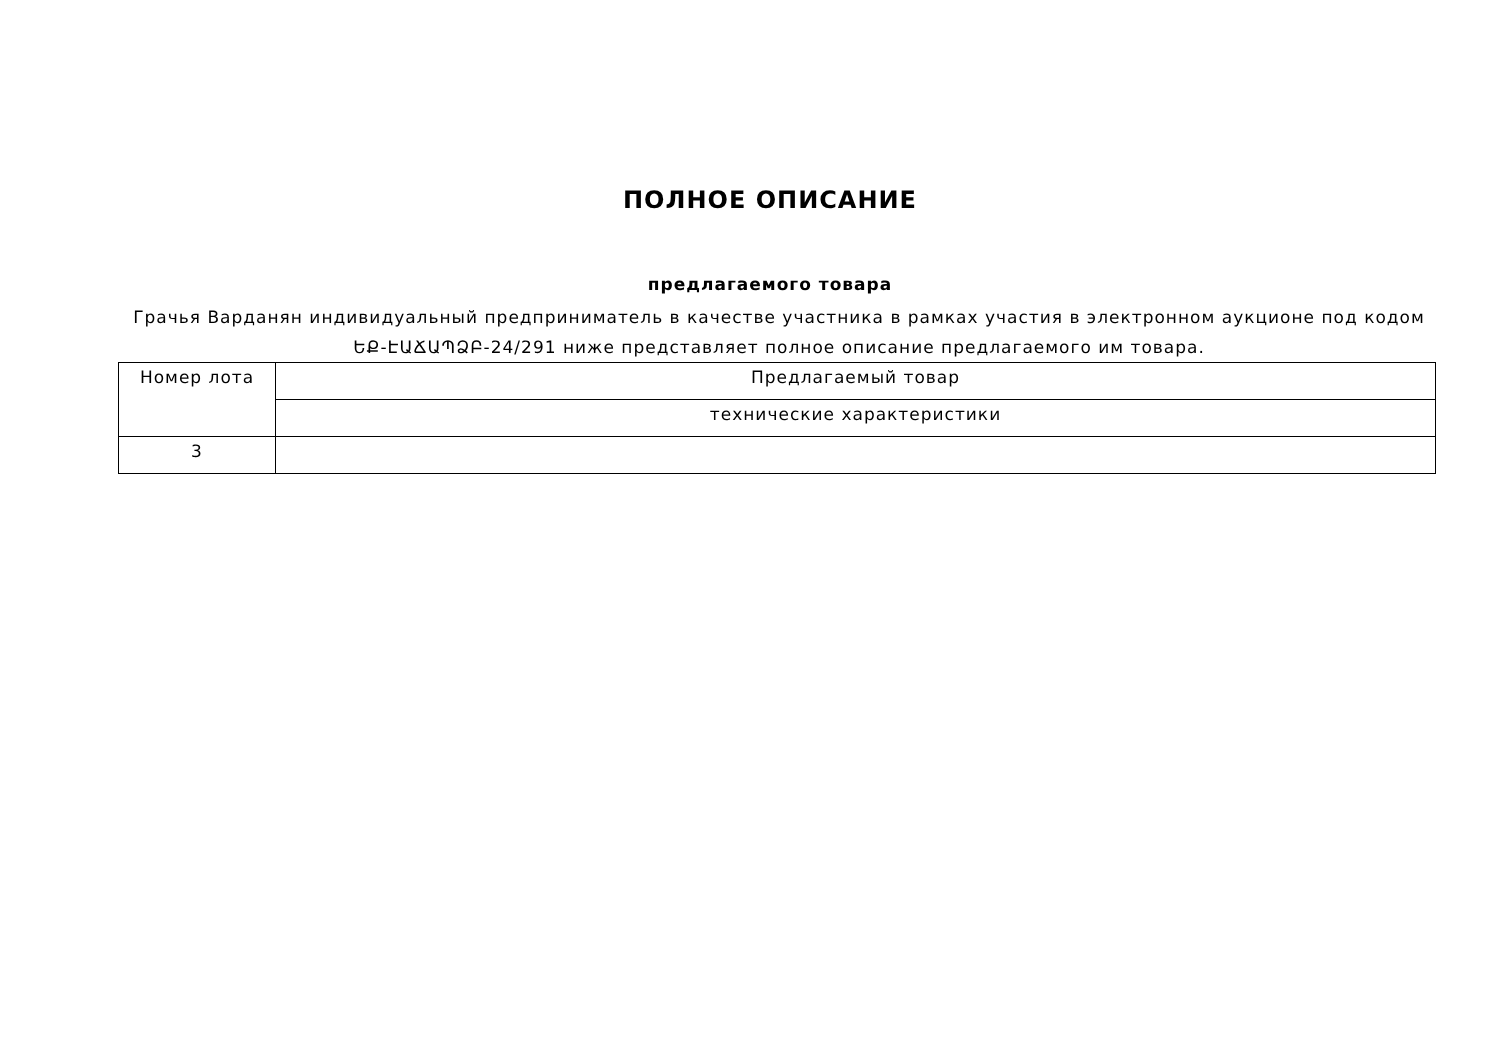ПОЛНОЕ ОПИСАНИЕ
предлагаемого товара
Грачья Варданян индивидуальный предприниматель в качестве участника в рамках участия в электронном аукционе под кодом ԵՔ-ԷԱՃԱՊՁԲ-24/291 ниже представляет полное описание предлагаемого им товара.
| Номер лота | Предлагаемый товар |
| --- | --- |
| | технические характеристики |
| 3 | |